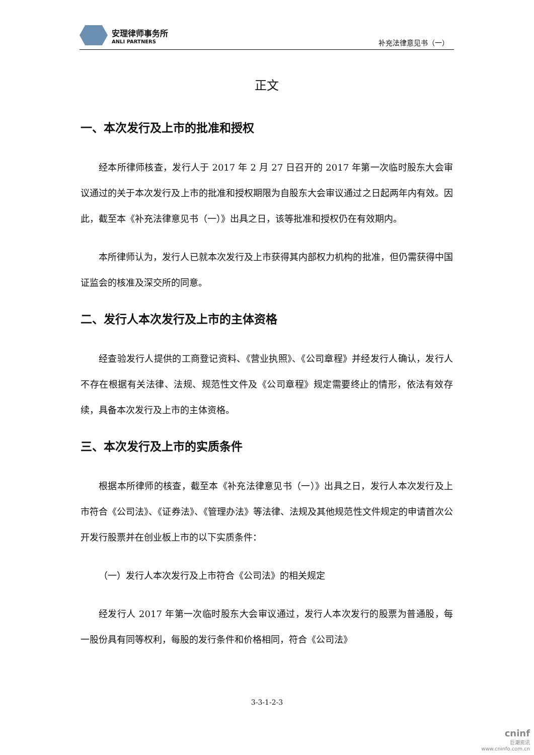安理律师事务所
ANLI PARTNERS
补充法律意见书（一）
正文
一、本次发行及上市的批准和授权
经本所律师核查，发行人于 2017 年 2 月 27 日召开的 2017 年第一次临时股东大会审议通过的关于本次发行及上市的批准和授权期限为自股东大会审议通过之日起两年内有效。因此，截至本《补充法律意见书（一）》出具之日，该等批准和授权仍在有效期内。
本所律师认为，发行人已就本次发行及上市获得其内部权力机构的批准，但仍需获得中国证监会的核准及深交所的同意。
二、发行人本次发行及上市的主体资格
经查验发行人提供的工商登记资料、《营业执照》、《公司章程》并经发行人确认，发行人不存在根据有关法律、法规、规范性文件及《公司章程》规定需要终止的情形，依法有效存续，具备本次发行及上市的主体资格。
三、本次发行及上市的实质条件
根据本所律师的核查，截至本《补充法律意见书（一）》出具之日，发行人本次发行及上市符合《公司法》、《证券法》、《管理办法》等法律、法规及其他规范性文件规定的申请首次公开发行股票并在创业板上市的以下实质条件：
（一）发行人本次发行及上市符合《公司法》的相关规定
经发行人 2017 年第一次临时股东大会审议通过，发行人本次发行的股票为普通股，每一股份具有同等权利，每股的发行条件和价格相同，符合《公司法》
3-3-1-2-3
cninf
巨潮资讯
www.cninfo.com.cn